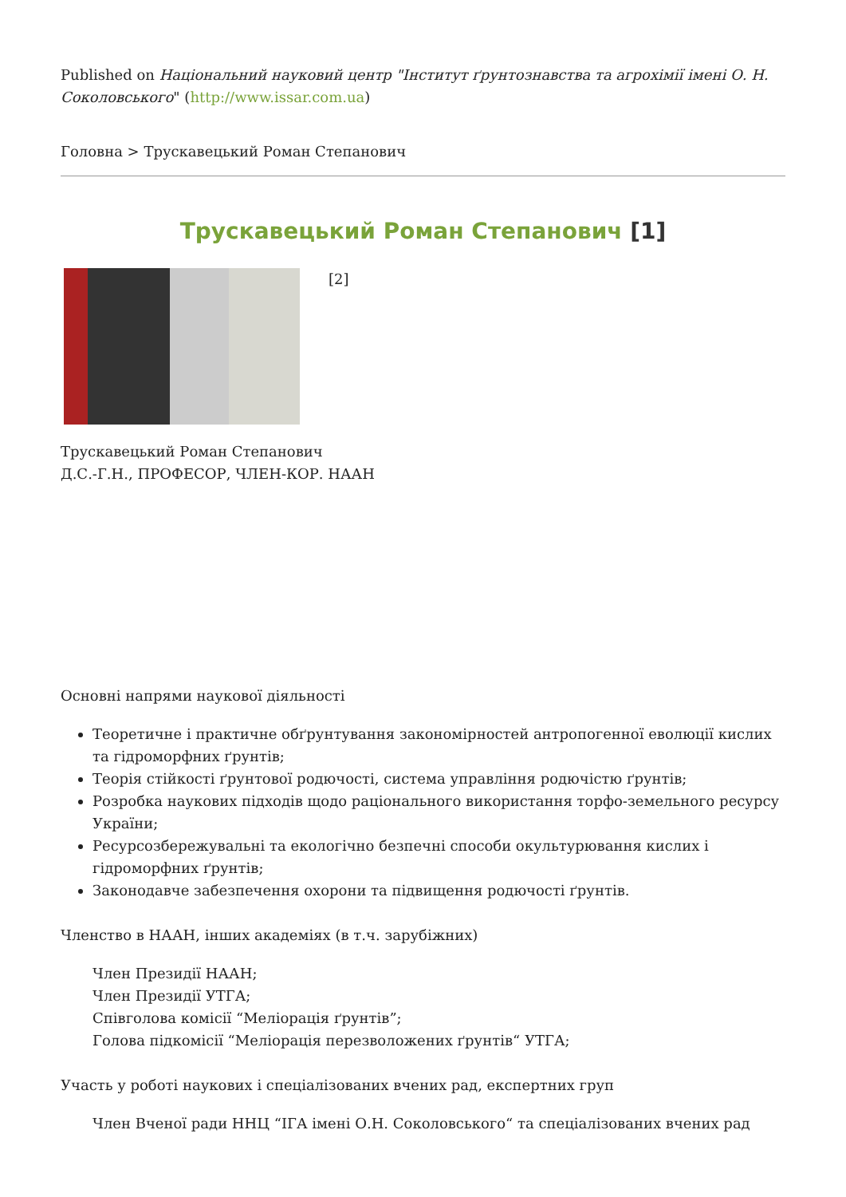Published on Національний науковий центр "Інститут ґрунтознавства та агрохімії імені О. Н. Соколовського" (http://www.issar.com.ua)
Головна > Трускавецький Роман Степанович
Трускавецький Роман Степанович [1]
[2]
Трускавецький Роман Степанович
Д.С.-Г.Н., ПРОФЕСОР, ЧЛЕН-КОР. НААН
Основні напрями наукової діяльності
Теоретичне і практичне обґрунтування закономірностей антропогенної еволюції кислих та гідроморфних ґрунтів;
Теорія стійкості ґрунтової родючості, система управління родючістю ґрунтів;
Розробка наукових підходів щодо раціонального використання торфо-земельного ресурсу України;
Ресурсозбережувальні та екологічно безпечні способи окультурювання кислих і гідроморфних ґрунтів;
Законодавче забезпечення охорони та підвищення родючості ґрунтів.
Членство в НААН, інших академіях (в т.ч. зарубіжних)
Член Президії НААН;
Член Президії УТГА;
Співголова комісії “Меліорація ґрунтів”;
Голова підкомісії “Меліорація перезволожених ґрунтів“ УТГА;
Участь у роботі наукових і спеціалізованих вчених рад, експертних груп
Член Вченої ради ННЦ “ІГА імені О.Н. Соколовського“ та спеціалізованих вчених рад